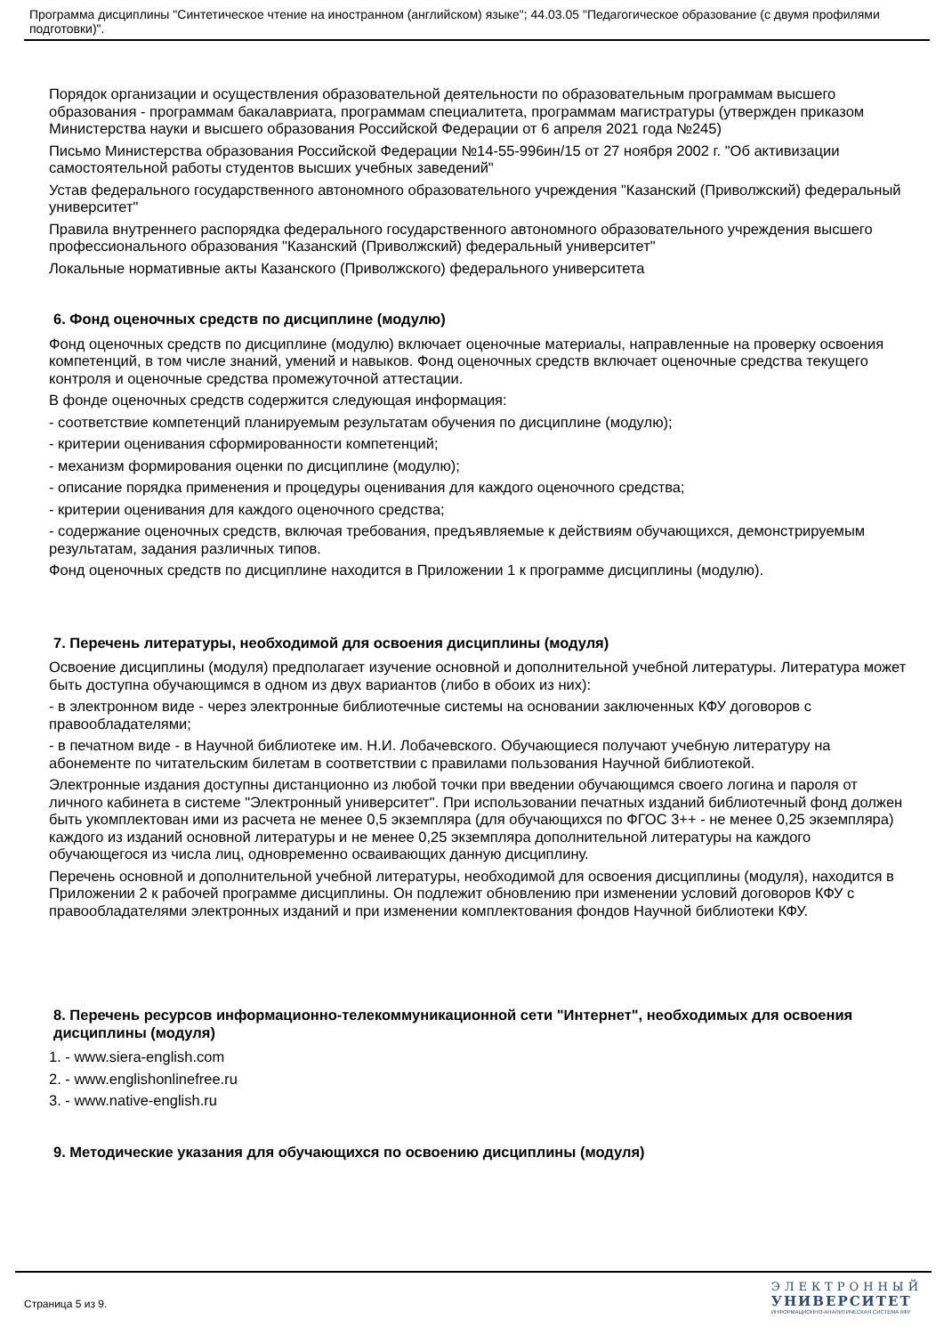Программа дисциплины "Синтетическое чтение на иностранном (английском) языке"; 44.03.05 "Педагогическое образование (с двумя профилями подготовки)".
Порядок организации и осуществления образовательной деятельности по образовательным программам высшего образования - программам бакалавриата, программам специалитета, программам магистратуры (утвержден приказом Министерства науки и высшего образования Российской Федерации от 6 апреля 2021 года №245)
Письмо Министерства образования Российской Федерации №14-55-996ин/15 от 27 ноября 2002 г. "Об активизации самостоятельной работы студентов высших учебных заведений"
Устав федерального государственного автономного образовательного учреждения "Казанский (Приволжский) федеральный университет"
Правила внутреннего распорядка федерального государственного автономного образовательного учреждения высшего профессионального образования "Казанский (Приволжский) федеральный университет"
Локальные нормативные акты Казанского (Приволжского) федерального университета
6. Фонд оценочных средств по дисциплине (модулю)
Фонд оценочных средств по дисциплине (модулю) включает оценочные материалы, направленные на проверку освоения компетенций, в том числе знаний, умений и навыков. Фонд оценочных средств включает оценочные средства текущего контроля и оценочные средства промежуточной аттестации.
В фонде оценочных средств содержится следующая информация:
- соответствие компетенций планируемым результатам обучения по дисциплине (модулю);
- критерии оценивания сформированности компетенций;
- механизм формирования оценки по дисциплине (модулю);
- описание порядка применения и процедуры оценивания для каждого оценочного средства;
- критерии оценивания для каждого оценочного средства;
- содержание оценочных средств, включая требования, предъявляемые к действиям обучающихся, демонстрируемым результатам, задания различных типов.
Фонд оценочных средств по дисциплине находится в Приложении 1 к программе дисциплины (модулю).
7. Перечень литературы, необходимой для освоения дисциплины (модуля)
Освоение дисциплины (модуля) предполагает изучение основной и дополнительной учебной литературы. Литература может быть доступна обучающимся в одном из двух вариантов (либо в обоих из них):
- в электронном виде - через электронные библиотечные системы на основании заключенных КФУ договоров с правообладателями;
- в печатном виде - в Научной библиотеке им. Н.И. Лобачевского. Обучающиеся получают учебную литературу на абонементе по читательским билетам в соответствии с правилами пользования Научной библиотекой.
Электронные издания доступны дистанционно из любой точки при введении обучающимся своего логина и пароля от личного кабинета в системе "Электронный университет". При использовании печатных изданий библиотечный фонд должен быть укомплектован ими из расчета не менее 0,5 экземпляра (для обучающихся по ФГОС 3++ - не менее 0,25 экземпляра) каждого из изданий основной литературы и не менее 0,25 экземпляра дополнительной литературы на каждого обучающегося из числа лиц, одновременно осваивающих данную дисциплину.
Перечень основной и дополнительной учебной литературы, необходимой для освоения дисциплины (модуля), находится в Приложении 2 к рабочей программе дисциплины. Он подлежит обновлению при изменении условий договоров КФУ с правообладателями электронных изданий и при изменении комплектования фондов Научной библиотеки КФУ.
8. Перечень ресурсов информационно-телекоммуникационной сети "Интернет", необходимых для освоения дисциплины (модуля)
1. - www.siera-english.com
2. - www.englishonlinefree.ru
3. - www.native-english.ru
9. Методические указания для обучающихся по освоению дисциплины (модуля)
Страница 5 из 9.
ЭЛЕКТРОННЫЙ
УНИВЕРСИТЕТ
ИНФОРМАЦИОННО-АНАЛИТИЧЕСКАЯ СИСТЕМА КФУ